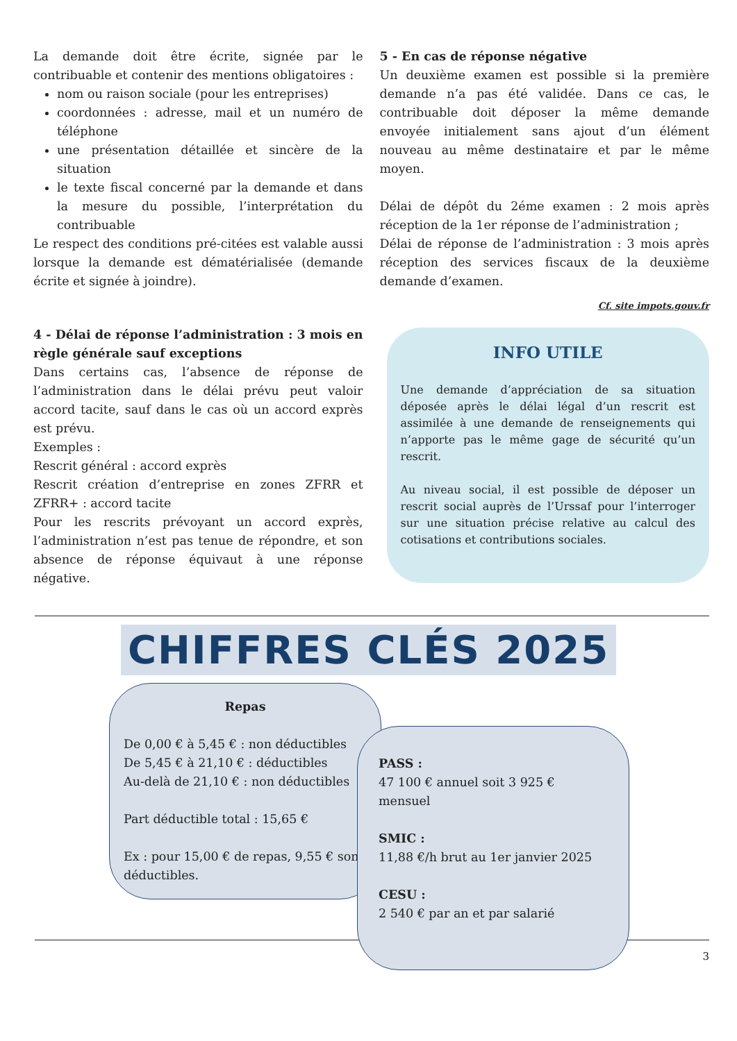La demande doit être écrite, signée par le contribuable et contenir des mentions obligatoires :
nom ou raison sociale (pour les entreprises)
coordonnées : adresse, mail et un numéro de téléphone
une présentation détaillée et sincère de la situation
le texte fiscal concerné par la demande et dans la mesure du possible, l’interprétation du contribuable
Le respect des conditions pré-citées est valable aussi lorsque la demande est dématérialisée (demande écrite et signée à joindre).
4 - Délai de réponse l’administration : 3 mois en règle générale sauf exceptions
Dans certains cas, l’absence de réponse de l’administration dans le délai prévu peut valoir accord tacite, sauf dans le cas où un accord exprès est prévu.
Exemples :
Rescrit général : accord exprès
Rescrit création d’entreprise en zones ZFRR et ZFRR+ : accord tacite
Pour les rescrits prévoyant un accord exprès, l’administration n’est pas tenue de répondre, et son absence de réponse équivaut à une réponse négative.
5 - En cas de réponse négative
Un deuxième examen est possible si la première demande n’a pas été validée. Dans ce cas, le contribuable doit déposer la même demande envoyée initialement sans ajout d’un élément nouveau au même destinataire et par le même moyen.
Délai de dépôt du 2éme examen : 2 mois après réception de la 1er réponse de l’administration ;
Délai de réponse de l’administration : 3 mois après réception des services fiscaux de la deuxième demande d’examen.
Cf. site impots.gouv.fr
INFO UTILE
Une demande d’appréciation de sa situation déposée après le délai légal d’un rescrit est assimilée à une demande de renseignements qui n’apporte pas le même gage de sécurité qu’un rescrit.
Au niveau social, il est possible de déposer un rescrit social auprès de l’Urssaf pour l’interroger sur une situation précise relative au calcul des cotisations et contributions sociales.
CHIFFRES CLÉS 2025
Repas
De 0,00 € à 5,45 € : non déductibles
De 5,45 € à 21,10 € : déductibles
Au-delà de 21,10 € : non déductibles
Part déductible total : 15,65 €
Ex : pour 15,00 € de repas, 9,55 € sont déductibles.
PASS :
47 100 € annuel soit 3 925 € mensuel
SMIC :
11,88 €/h brut au 1er janvier 2025
CESU :
2 540 € par an et par salarié
3